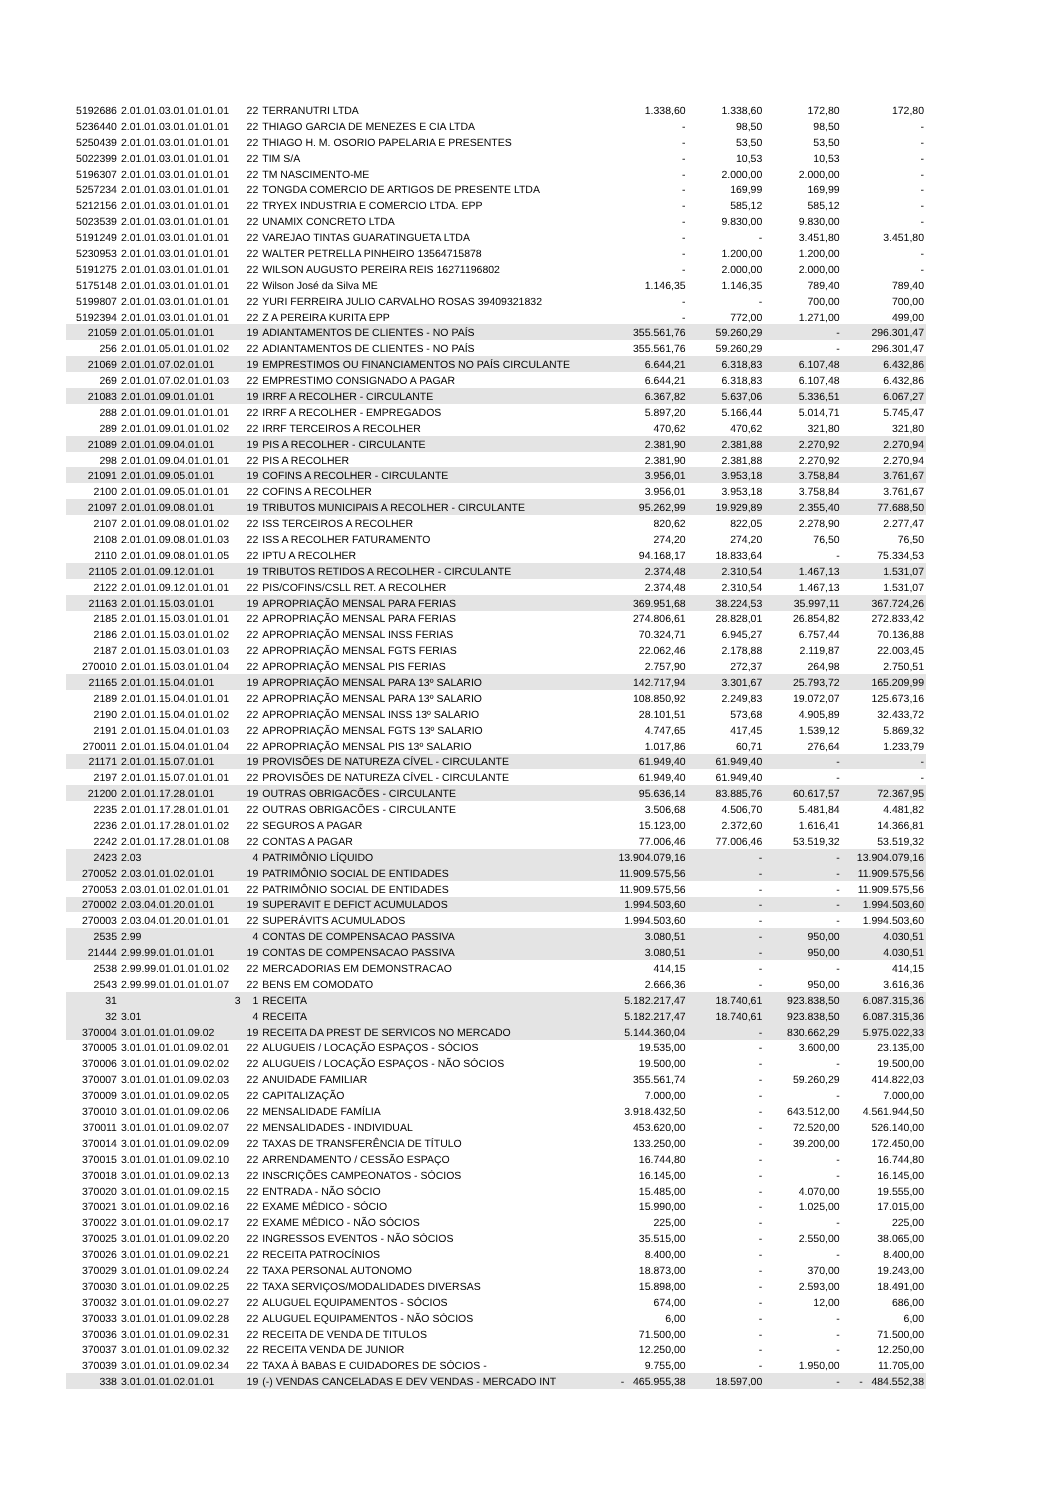| 5192686 | 2.01.01.03.01.01.01.01 | 22 | TERRANUTRI LTDA | 1.338,60 | 1.338,60 | 172,80 | 172,80 |
| 5236440 | 2.01.01.03.01.01.01.01 | 22 | THIAGO GARCIA DE MENEZES E CIA LTDA | - | 98,50 | 98,50 | - |
| 5250439 | 2.01.01.03.01.01.01.01 | 22 | THIAGO H. M. OSORIO PAPELARIA E PRESENTES | - | 53,50 | 53,50 | - |
| 5022399 | 2.01.01.03.01.01.01.01 | 22 | TIM S/A | - | 10,53 | 10,53 | - |
| 5196307 | 2.01.01.03.01.01.01.01 | 22 | TM NASCIMENTO-ME | - | 2.000,00 | 2.000,00 | - |
| 5257234 | 2.01.01.03.01.01.01.01 | 22 | TONGDA COMERCIO DE ARTIGOS DE PRESENTE LTDA | - | 169,99 | 169,99 | - |
| 5212156 | 2.01.01.03.01.01.01.01 | 22 | TRYEX INDUSTRIA E COMERCIO LTDA. EPP | - | 585,12 | 585,12 | - |
| 5023539 | 2.01.01.03.01.01.01.01 | 22 | UNAMIX CONCRETO LTDA | - | 9.830,00 | 9.830,00 | - |
| 5191249 | 2.01.01.03.01.01.01.01 | 22 | VAREJAO TINTAS GUARATINGUETA LTDA | - | - | 3.451,80 | 3.451,80 |
| 5230953 | 2.01.01.03.01.01.01.01 | 22 | WALTER PETRELLA PINHEIRO 13564715878 | - | 1.200,00 | 1.200,00 | - |
| 5191275 | 2.01.01.03.01.01.01.01 | 22 | WILSON AUGUSTO PEREIRA REIS 16271196802 | - | 2.000,00 | 2.000,00 | - |
| 5175148 | 2.01.01.03.01.01.01.01 | 22 | Wilson José da Silva ME | 1.146,35 | 1.146,35 | 789,40 | 789,40 |
| 5199807 | 2.01.01.03.01.01.01.01 | 22 | YURI FERREIRA JULIO CARVALHO ROSAS 39409321832 | - | - | 700,00 | 700,00 |
| 5192394 | 2.01.01.03.01.01.01.01 | 22 | Z A PEREIRA KURITA EPP | - | 772,00 | 1.271,00 | 499,00 |
| 21059 | 2.01.01.05.01.01.01 | 19 | ADIANTAMENTOS DE CLIENTES - NO PAÍS | 355.561,76 | 59.260,29 | - | 296.301,47 |
| 256 | 2.01.01.05.01.01.01.02 | 22 | ADIANTAMENTOS DE CLIENTES - NO PAÍS | 355.561,76 | 59.260,29 | - | 296.301,47 |
| 21069 | 2.01.01.07.02.01.01 | 19 | EMPRESTIMOS OU FINANCIAMENTOS NO PAÍS CIRCULANTE | 6.644,21 | 6.318,83 | 6.107,48 | 6.432,86 |
| 269 | 2.01.01.07.02.01.01.03 | 22 | EMPRESTIMO CONSIGNADO A PAGAR | 6.644,21 | 6.318,83 | 6.107,48 | 6.432,86 |
| 21083 | 2.01.01.09.01.01.01 | 19 | IRRF A RECOLHER - CIRCULANTE | 6.367,82 | 5.637,06 | 5.336,51 | 6.067,27 |
| 288 | 2.01.01.09.01.01.01.01 | 22 | IRRF A RECOLHER - EMPREGADOS | 5.897,20 | 5.166,44 | 5.014,71 | 5.745,47 |
| 289 | 2.01.01.09.01.01.01.02 | 22 | IRRF TERCEIROS A RECOLHER | 470,62 | 470,62 | 321,80 | 321,80 |
| 21089 | 2.01.01.09.04.01.01 | 19 | PIS A RECOLHER - CIRCULANTE | 2.381,90 | 2.381,88 | 2.270,92 | 2.270,94 |
| 298 | 2.01.01.09.04.01.01.01 | 22 | PIS A RECOLHER | 2.381,90 | 2.381,88 | 2.270,92 | 2.270,94 |
| 21091 | 2.01.01.09.05.01.01 | 19 | COFINS A RECOLHER - CIRCULANTE | 3.956,01 | 3.953,18 | 3.758,84 | 3.761,67 |
| 2100 | 2.01.01.09.05.01.01.01 | 22 | COFINS A RECOLHER | 3.956,01 | 3.953,18 | 3.758,84 | 3.761,67 |
| 21097 | 2.01.01.09.08.01.01 | 19 | TRIBUTOS MUNICIPAIS A RECOLHER - CIRCULANTE | 95.262,99 | 19.929,89 | 2.355,40 | 77.688,50 |
| 2107 | 2.01.01.09.08.01.01.02 | 22 | ISS TERCEIROS A RECOLHER | 820,62 | 822,05 | 2.278,90 | 2.277,47 |
| 2108 | 2.01.01.09.08.01.01.03 | 22 | ISS A RECOLHER FATURAMENTO | 274,20 | 274,20 | 76,50 | 76,50 |
| 2110 | 2.01.01.09.08.01.01.05 | 22 | IPTU A RECOLHER | 94.168,17 | 18.833,64 | - | 75.334,53 |
| 21105 | 2.01.01.09.12.01.01 | 19 | TRIBUTOS RETIDOS A RECOLHER - CIRCULANTE | 2.374,48 | 2.310,54 | 1.467,13 | 1.531,07 |
| 2122 | 2.01.01.09.12.01.01.01 | 22 | PIS/COFINS/CSLL RET. A RECOLHER | 2.374,48 | 2.310,54 | 1.467,13 | 1.531,07 |
| 21163 | 2.01.01.15.03.01.01 | 19 | APROPRIAÇÃO MENSAL PARA FERIAS | 369.951,68 | 38.224,53 | 35.997,11 | 367.724,26 |
| 2185 | 2.01.01.15.03.01.01.01 | 22 | APROPRIAÇÃO MENSAL PARA FERIAS | 274.806,61 | 28.828,01 | 26.854,82 | 272.833,42 |
| 2186 | 2.01.01.15.03.01.01.02 | 22 | APROPRIAÇÃO MENSAL INSS FERIAS | 70.324,71 | 6.945,27 | 6.757,44 | 70.136,88 |
| 2187 | 2.01.01.15.03.01.01.03 | 22 | APROPRIAÇÃO MENSAL FGTS FERIAS | 22.062,46 | 2.178,88 | 2.119,87 | 22.003,45 |
| 270010 | 2.01.01.15.03.01.01.04 | 22 | APROPRIAÇÃO MENSAL PIS FERIAS | 2.757,90 | 272,37 | 264,98 | 2.750,51 |
| 21165 | 2.01.01.15.04.01.01 | 19 | APROPRIAÇÃO MENSAL PARA 13º SALARIO | 142.717,94 | 3.301,67 | 25.793,72 | 165.209,99 |
| 2189 | 2.01.01.15.04.01.01.01 | 22 | APROPRIAÇÃO MENSAL PARA 13º SALARIO | 108.850,92 | 2.249,83 | 19.072,07 | 125.673,16 |
| 2190 | 2.01.01.15.04.01.01.02 | 22 | APROPRIAÇÃO MENSAL INSS 13º SALARIO | 28.101,51 | 573,68 | 4.905,89 | 32.433,72 |
| 2191 | 2.01.01.15.04.01.01.03 | 22 | APROPRIAÇÃO MENSAL FGTS 13º SALARIO | 4.747,65 | 417,45 | 1.539,12 | 5.869,32 |
| 270011 | 2.01.01.15.04.01.01.04 | 22 | APROPRIAÇÃO MENSAL PIS 13º SALARIO | 1.017,86 | 60,71 | 276,64 | 1.233,79 |
| 21171 | 2.01.01.15.07.01.01 | 19 | PROVISÕES DE NATUREZA CÍVEL - CIRCULANTE | 61.949,40 | 61.949,40 | - | - |
| 2197 | 2.01.01.15.07.01.01.01 | 22 | PROVISÕES DE NATUREZA CÍVEL - CIRCULANTE | 61.949,40 | 61.949,40 | - | - |
| 21200 | 2.01.01.17.28.01.01 | 19 | OUTRAS OBRIGACÕES - CIRCULANTE | 95.636,14 | 83.885,76 | 60.617,57 | 72.367,95 |
| 2235 | 2.01.01.17.28.01.01.01 | 22 | OUTRAS OBRIGACÕES - CIRCULANTE | 3.506,68 | 4.506,70 | 5.481,84 | 4.481,82 |
| 2236 | 2.01.01.17.28.01.01.02 | 22 | SEGUROS A PAGAR | 15.123,00 | 2.372,60 | 1.616,41 | 14.366,81 |
| 2242 | 2.01.01.17.28.01.01.08 | 22 | CONTAS A PAGAR | 77.006,46 | 77.006,46 | 53.519,32 | 53.519,32 |
| 2423 | 2.03 | 4 | PATRIMÔNIO LÍQUIDO | 13.904.079,16 | - | - | 13.904.079,16 |
| 270052 | 2.03.01.01.02.01.01 | 19 | PATRIMÔNIO SOCIAL DE ENTIDADES | 11.909.575,56 | - | - | 11.909.575,56 |
| 270053 | 2.03.01.01.02.01.01.01 | 22 | PATRIMÔNIO SOCIAL DE ENTIDADES | 11.909.575,56 | - | - | 11.909.575,56 |
| 270002 | 2.03.04.01.20.01.01 | 19 | SUPERAVIT E DEFICT ACUMULADOS | 1.994.503,60 | - | - | 1.994.503,60 |
| 270003 | 2.03.04.01.20.01.01.01 | 22 | SUPERÁVITS ACUMULADOS | 1.994.503,60 | - | - | 1.994.503,60 |
| 2535 | 2.99 | 4 | CONTAS DE COMPENSACAO PASSIVA | 3.080,51 | - | 950,00 | 4.030,51 |
| 21444 | 2.99.99.01.01.01.01 | 19 | CONTAS DE COMPENSACAO PASSIVA | 3.080,51 | - | 950,00 | 4.030,51 |
| 2538 | 2.99.99.01.01.01.01.02 | 22 | MERCADORIAS EM DEMONSTRACAO | 414,15 | - | - | 414,15 |
| 2543 | 2.99.99.01.01.01.01.07 | 22 | BENS EM COMODATO | 2.666,36 | - | 950,00 | 3.616,36 |
| 31 | 3 | 1 | RECEITA | 5.182.217,47 | 18.740,61 | 923.838,50 | 6.087.315,36 |
| 32 | 3.01 | 4 | RECEITA | 5.182.217,47 | 18.740,61 | 923.838,50 | 6.087.315,36 |
| 370004 | 3.01.01.01.01.09.02 | 19 | RECEITA DA PREST DE SERVICOS NO MERCADO | 5.144.360,04 | - | 830.662,29 | 5.975.022,33 |
| 370005 | 3.01.01.01.01.09.02.01 | 22 | ALUGUEIS / LOCAÇÃO ESPAÇOS - SÓCIOS | 19.535,00 | - | 3.600,00 | 23.135,00 |
| 370006 | 3.01.01.01.01.09.02.02 | 22 | ALUGUEIS / LOCAÇÃO ESPAÇOS - NÃO SÓCIOS | 19.500,00 | - | - | 19.500,00 |
| 370007 | 3.01.01.01.01.09.02.03 | 22 | ANUIDADE FAMILIAR | 355.561,74 | - | 59.260,29 | 414.822,03 |
| 370009 | 3.01.01.01.01.09.02.05 | 22 | CAPITALIZAÇÃO | 7.000,00 | - | - | 7.000,00 |
| 370010 | 3.01.01.01.01.09.02.06 | 22 | MENSALIDADE FAMÍLIA | 3.918.432,50 | - | 643.512,00 | 4.561.944,50 |
| 370011 | 3.01.01.01.01.09.02.07 | 22 | MENSALIDADES - INDIVIDUAL | 453.620,00 | - | 72.520,00 | 526.140,00 |
| 370014 | 3.01.01.01.01.09.02.09 | 22 | TAXAS DE TRANSFERÊNCIA DE TÍTULO | 133.250,00 | - | 39.200,00 | 172.450,00 |
| 370015 | 3.01.01.01.01.09.02.10 | 22 | ARRENDAMENTO / CESSÃO ESPAÇO | 16.744,80 | - | - | 16.744,80 |
| 370018 | 3.01.01.01.01.09.02.13 | 22 | INSCRIÇÕES CAMPEONATOS - SÓCIOS | 16.145,00 | - | - | 16.145,00 |
| 370020 | 3.01.01.01.01.09.02.15 | 22 | ENTRADA - NÃO SÓCIO | 15.485,00 | - | 4.070,00 | 19.555,00 |
| 370021 | 3.01.01.01.01.09.02.16 | 22 | EXAME MÉDICO - SÓCIO | 15.990,00 | - | 1.025,00 | 17.015,00 |
| 370022 | 3.01.01.01.01.09.02.17 | 22 | EXAME MÉDICO - NÃO SÓCIOS | 225,00 | - | - | 225,00 |
| 370025 | 3.01.01.01.01.09.02.20 | 22 | INGRESSOS EVENTOS - NÃO SÓCIOS | 35.515,00 | - | 2.550,00 | 38.065,00 |
| 370026 | 3.01.01.01.01.09.02.21 | 22 | RECEITA PATROCÍNIOS | 8.400,00 | - | - | 8.400,00 |
| 370029 | 3.01.01.01.01.09.02.24 | 22 | TAXA PERSONAL AUTONOMO | 18.873,00 | - | 370,00 | 19.243,00 |
| 370030 | 3.01.01.01.01.09.02.25 | 22 | TAXA SERVIÇOS/MODALIDADES DIVERSAS | 15.898,00 | - | 2.593,00 | 18.491,00 |
| 370032 | 3.01.01.01.01.09.02.27 | 22 | ALUGUEL EQUIPAMENTOS - SÓCIOS | 674,00 | - | 12,00 | 686,00 |
| 370033 | 3.01.01.01.01.09.02.28 | 22 | ALUGUEL EQUIPAMENTOS - NÃO SÓCIOS | 6,00 | - | - | 6,00 |
| 370036 | 3.01.01.01.01.09.02.31 | 22 | RECEITA DE VENDA DE TITULOS | 71.500,00 | - | - | 71.500,00 |
| 370037 | 3.01.01.01.01.09.02.32 | 22 | RECEITA VENDA DE JUNIOR | 12.250,00 | - | - | 12.250,00 |
| 370039 | 3.01.01.01.01.09.02.34 | 22 | TAXA À BABAS E CUIDADORES DE SÓCIOS - | 9.755,00 | - | 1.950,00 | 11.705,00 |
| 338 | 3.01.01.01.02.01.01 | 19 | (-) VENDAS CANCELADAS E DEV VENDAS - MERCADO INT | - 465.955,38 | 18.597,00 | - | - 484.552,38 |